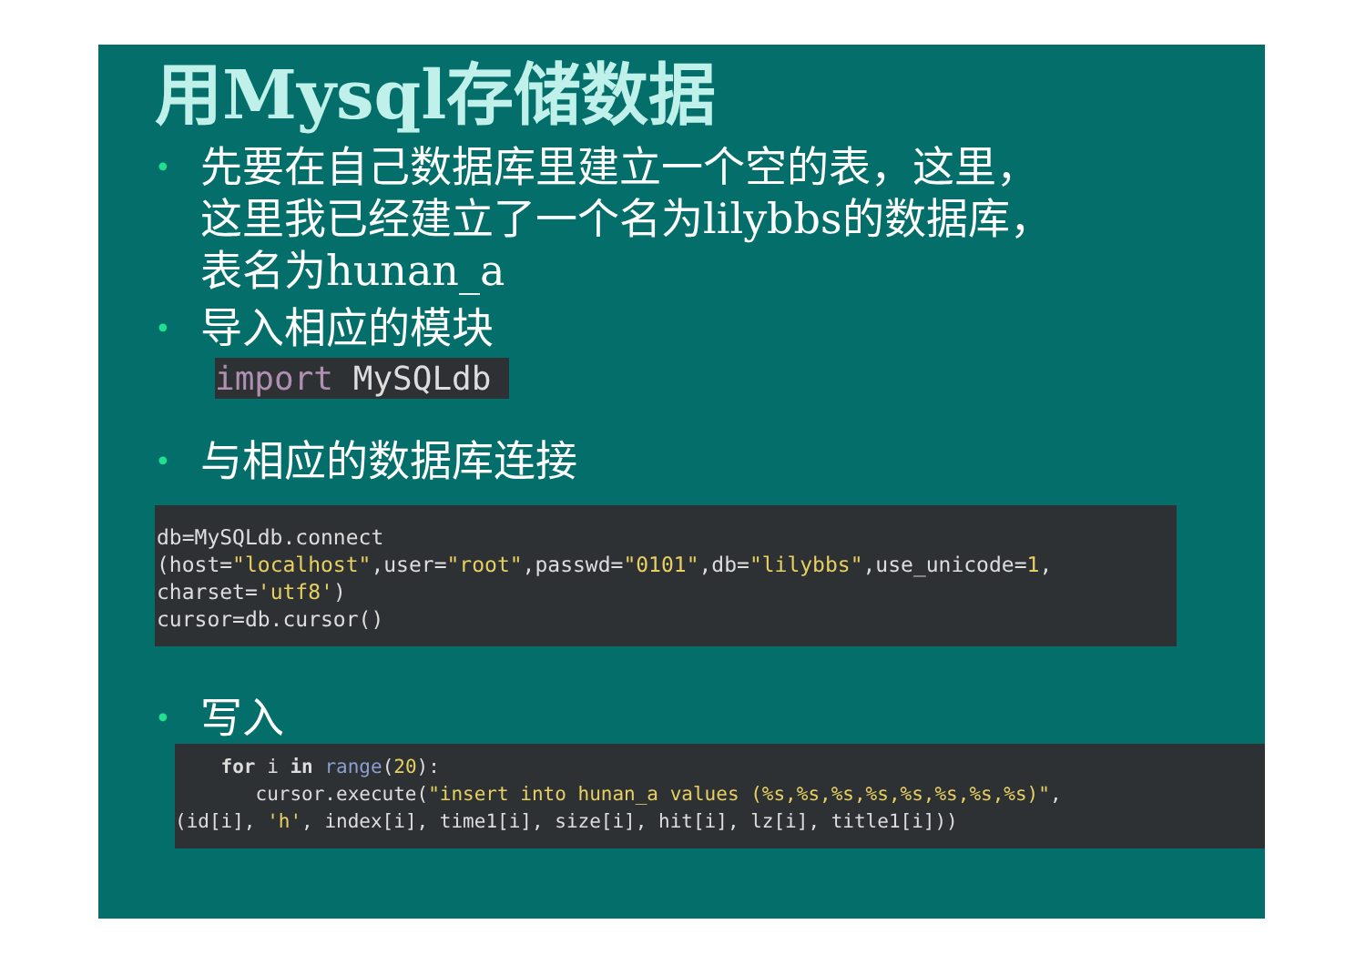用Mysql存储数据
•
先要在自己数据库里建立一个空的表，这里，
这里我已经建立了一个名为lilybbs的数据库，
表名为hunan_a
•
导入相应的模块
import MySQLdb
•
与相应的数据库连接
db=MySQLdb.connect (host="localhost",user="root",passwd="0101",db="lilybbs",use_unicode=1, charset='utf8') cursor=db.cursor()
•
写入
for i in range(20): cursor.execute("insert into hunan_a values (%s,%s,%s,%s,%s,%s,%s,%s)", (id[i], 'h', index[i], time1[i], size[i], hit[i], lz[i], title1[i]))